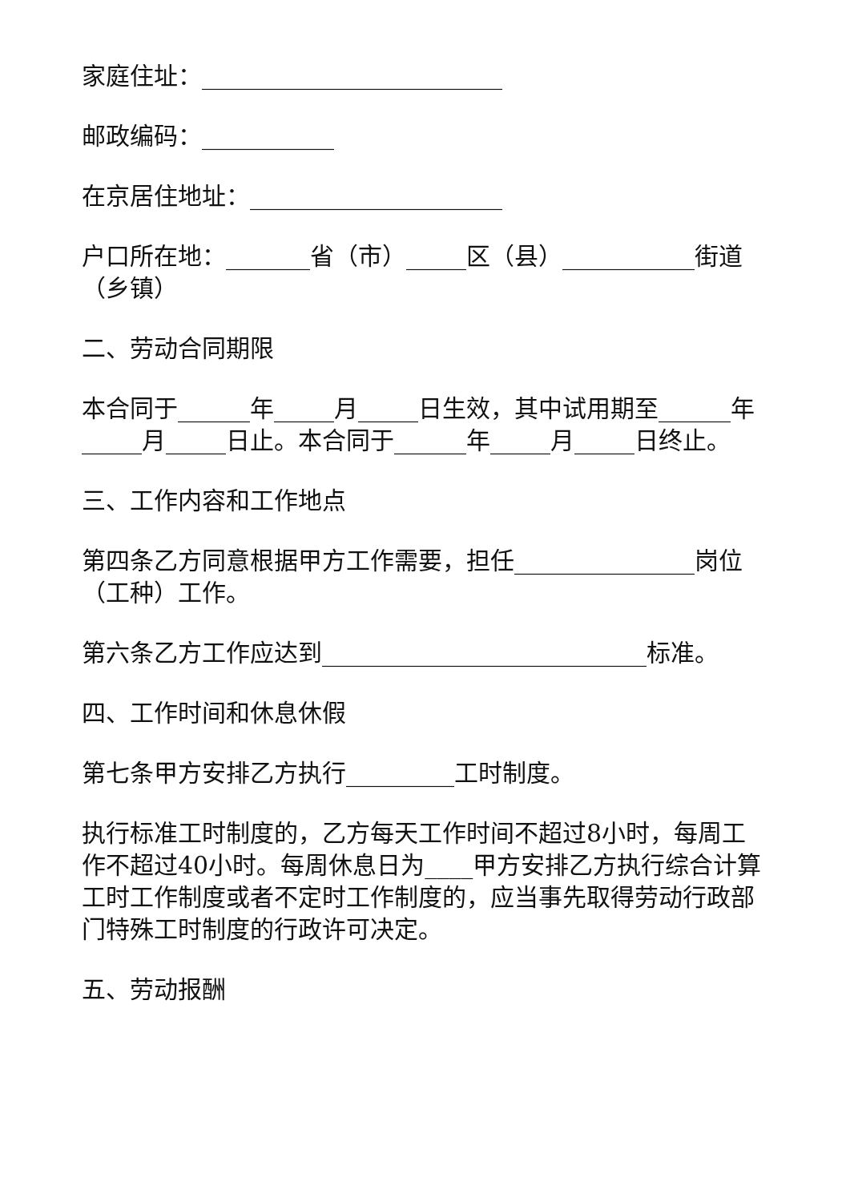家庭住址：_________________________
邮政编码：___________
在京居住地址：_____________________
户口所在地：_______省（市）_____区（县）___________街道（乡镇）
二、劳动合同期限
本合同于______年_____月_____日生效，其中试用期至______年_____月_____日止。本合同于______年_____月_____日终止。
三、工作内容和工作地点
第四条乙方同意根据甲方工作需要，担任_______________岗位（工种）工作。
第六条乙方工作应达到___________________________标准。
四、工作时间和休息休假
第七条甲方安排乙方执行_________工时制度。
执行标准工时制度的，乙方每天工作时间不超过8小时，每周工作不超过40小时。每周休息日为____甲方安排乙方执行综合计算工时工作制度或者不定时工作制度的，应当事先取得劳动行政部门特殊工时制度的行政许可决定。
五、劳动报酬